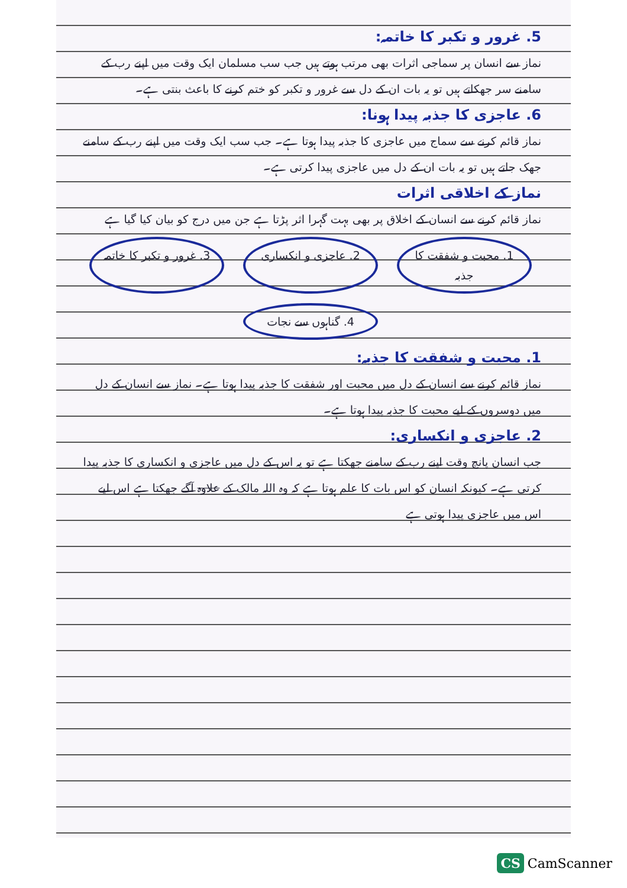5. غرور و تکبر کا خاتمہ:
نماز سے انسان پر سماجی اثرات بھی مرتب ہوتے ہیں جب سب مسلمان ایک وقت میں اپنے رب کے سامنے سر جھکاتے ہیں تو یہ بات ان کے دل سے غرور و تکبر کو ختم کرنے کا باعث بنتی ہے۔
6. عاجزی کا جذبہ پیدا ہونا:
نماز قائم کرنے سے سماج میں عاجزی کا جذبہ پیدا ہوتا ہے۔ جب سب ایک وقت میں اپنے رب کے سامنے جھک جاتے ہیں تو یہ بات ان کے دل میں عاجزی پیدا کرتی ہے۔
نماز کے اخلاقی اثرات
نماز قائم کرنے سے انسان کے اخلاق پر بھی بہت گہرا اثر پڑتا ہے جن میں درج کو بیان کیا گیا ہے
1. محبت و شفقت کا جذبہ
2. عاجزی و انکساری
3. غرور و تکبر کا خاتمہ
4. گناہوں سے نجات
1. محبت و شفقت کا جذبہ:
نماز قائم کرنے سے انسان کے دل میں محبت اور شفقت کا جذبہ پیدا ہوتا ہے۔ نماز سے انسان کے دل میں دوسروں کے لیے محبت کا جذبہ پیدا ہوتا ہے۔
2. عاجزی و انکساری:
جب انسان پانچ وقت اپنے رب کے سامنے جھکتا ہے تو یہ اس کے دل میں عاجزی و انکساری کا جذبہ پیدا کرتی ہے۔ کیونکہ انسان کو اس بات کا علم ہوتا ہے کہ وہ اللہ مالک کے علاوہ آگے جھکتا ہے اس لیے اس میں عاجزی پیدا ہوتی ہے
CS CamScanner